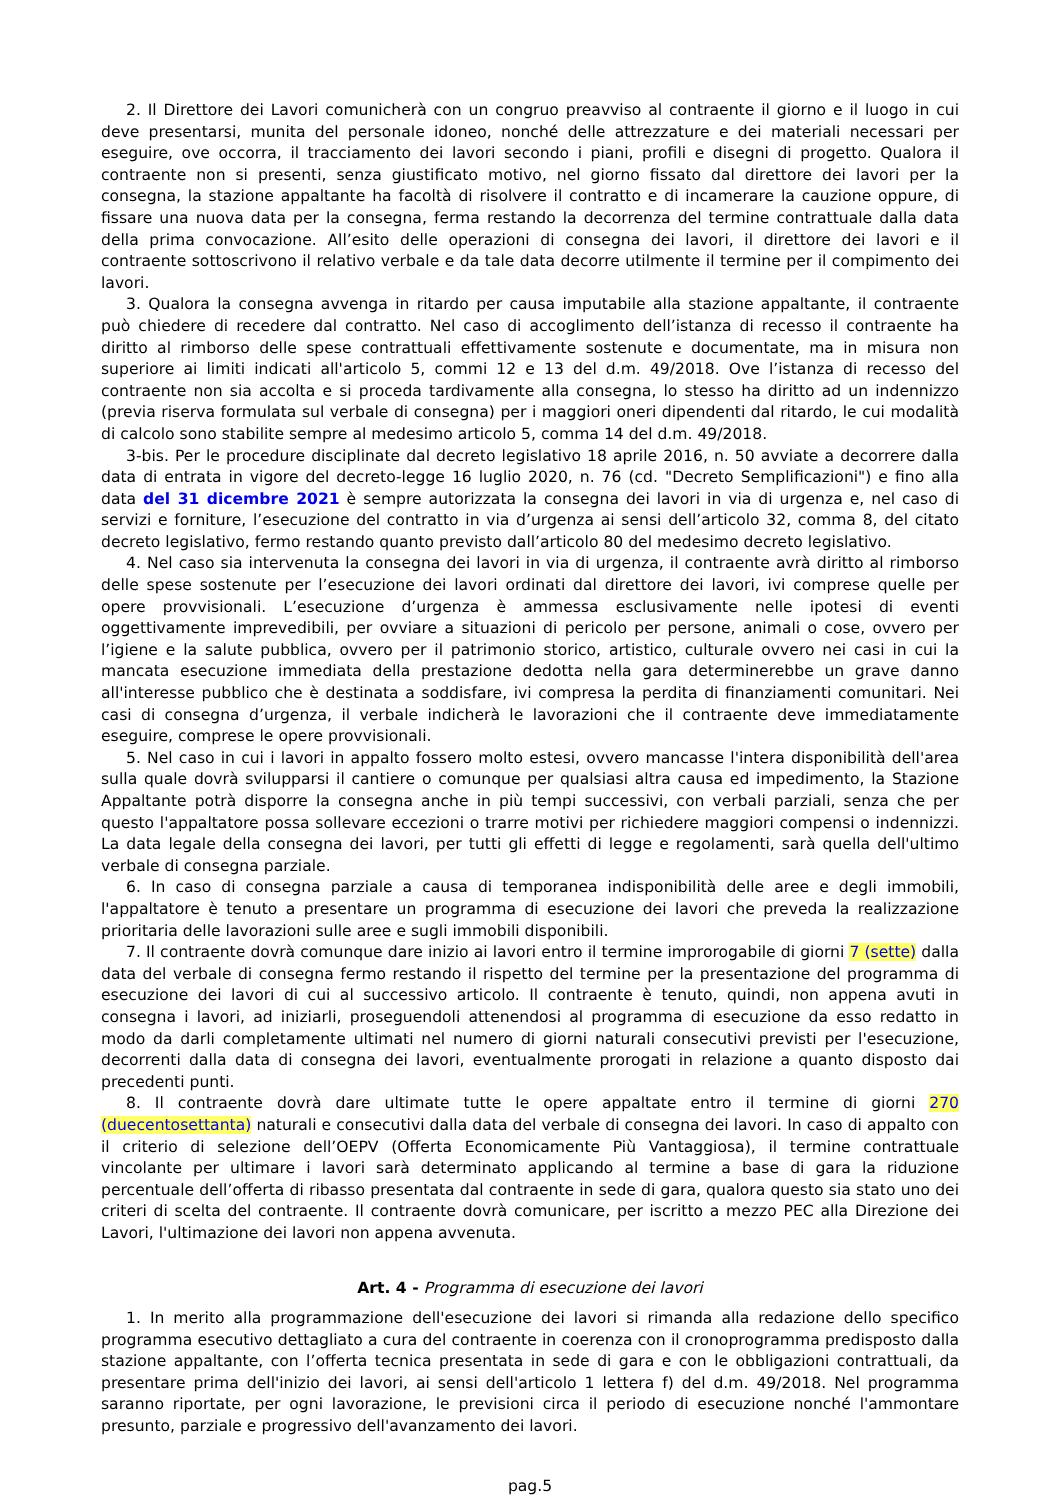2. Il Direttore dei Lavori comunicherà con un congruo preavviso al contraente il giorno e il luogo in cui deve presentarsi, munita del personale idoneo, nonché delle attrezzature e dei materiali necessari per eseguire, ove occorra, il tracciamento dei lavori secondo i piani, profili e disegni di progetto. Qualora il contraente non si presenti, senza giustificato motivo, nel giorno fissato dal direttore dei lavori per la consegna, la stazione appaltante ha facoltà di risolvere il contratto e di incamerare la cauzione oppure, di fissare una nuova data per la consegna, ferma restando la decorrenza del termine contrattuale dalla data della prima convocazione. All’esito delle operazioni di consegna dei lavori, il direttore dei lavori e il contraente sottoscrivono il relativo verbale e da tale data decorre utilmente il termine per il compimento dei lavori.
3. Qualora la consegna avvenga in ritardo per causa imputabile alla stazione appaltante, il contraente può chiedere di recedere dal contratto. Nel caso di accoglimento dell’istanza di recesso il contraente ha diritto al rimborso delle spese contrattuali effettivamente sostenute e documentate, ma in misura non superiore ai limiti indicati all'articolo 5, commi 12 e 13 del d.m. 49/2018. Ove l’istanza di recesso del contraente non sia accolta e si proceda tardivamente alla consegna, lo stesso ha diritto ad un indennizzo (previa riserva formulata sul verbale di consegna) per i maggiori oneri dipendenti dal ritardo, le cui modalità di calcolo sono stabilite sempre al medesimo articolo 5, comma 14 del d.m. 49/2018.
3-bis. Per le procedure disciplinate dal decreto legislativo 18 aprile 2016, n. 50 avviate a decorrere dalla data di entrata in vigore del decreto-legge 16 luglio 2020, n. 76 (cd. "Decreto Semplificazioni") e fino alla data del 31 dicembre 2021 è sempre autorizzata la consegna dei lavori in via di urgenza e, nel caso di servizi e forniture, l’esecuzione del contratto in via d’urgenza ai sensi dell’articolo 32, comma 8, del citato decreto legislativo, fermo restando quanto previsto dall’articolo 80 del medesimo decreto legislativo.
4. Nel caso sia intervenuta la consegna dei lavori in via di urgenza, il contraente avrà diritto al rimborso delle spese sostenute per l’esecuzione dei lavori ordinati dal direttore dei lavori, ivi comprese quelle per opere provvisionali. L’esecuzione d’urgenza è ammessa esclusivamente nelle ipotesi di eventi oggettivamente imprevedibili, per ovviare a situazioni di pericolo per persone, animali o cose, ovvero per l’igiene e la salute pubblica, ovvero per il patrimonio storico, artistico, culturale ovvero nei casi in cui la mancata esecuzione immediata della prestazione dedotta nella gara determinerebbe un grave danno all'interesse pubblico che è destinata a soddisfare, ivi compresa la perdita di finanziamenti comunitari. Nei casi di consegna d’urgenza, il verbale indicherà le lavorazioni che il contraente deve immediatamente eseguire, comprese le opere provvisionali.
5. Nel caso in cui i lavori in appalto fossero molto estesi, ovvero mancasse l'intera disponibilità dell'area sulla quale dovrà svilupparsi il cantiere o comunque per qualsiasi altra causa ed impedimento, la Stazione Appaltante potrà disporre la consegna anche in più tempi successivi, con verbali parziali, senza che per questo l'appaltatore possa sollevare eccezioni o trarre motivi per richiedere maggiori compensi o indennizzi. La data legale della consegna dei lavori, per tutti gli effetti di legge e regolamenti, sarà quella dell'ultimo verbale di consegna parziale.
6. In caso di consegna parziale a causa di temporanea indisponibilità delle aree e degli immobili, l'appaltatore è tenuto a presentare un programma di esecuzione dei lavori che preveda la realizzazione prioritaria delle lavorazioni sulle aree e sugli immobili disponibili.
7. Il contraente dovrà comunque dare inizio ai lavori entro il termine improrogabile di giorni 7 (sette) dalla data del verbale di consegna fermo restando il rispetto del termine per la presentazione del programma di esecuzione dei lavori di cui al successivo articolo. Il contraente è tenuto, quindi, non appena avuti in consegna i lavori, ad iniziarli, proseguendoli attenendosi al programma di esecuzione da esso redatto in modo da darli completamente ultimati nel numero di giorni naturali consecutivi previsti per l'esecuzione, decorrenti dalla data di consegna dei lavori, eventualmente prorogati in relazione a quanto disposto dai precedenti punti.
8. Il contraente dovrà dare ultimate tutte le opere appaltate entro il termine di giorni 270 (duecentosettanta) naturali e consecutivi dalla data del verbale di consegna dei lavori. In caso di appalto con il criterio di selezione dell’OEPV (Offerta Economicamente Più Vantaggiosa), il termine contrattuale vincolante per ultimare i lavori sarà determinato applicando al termine a base di gara la riduzione percentuale dell’offerta di ribasso presentata dal contraente in sede di gara, qualora questo sia stato uno dei criteri di scelta del contraente. Il contraente dovrà comunicare, per iscritto a mezzo PEC alla Direzione dei Lavori, l'ultimazione dei lavori non appena avvenuta.
Art. 4 - Programma di esecuzione dei lavori
1. In merito alla programmazione dell'esecuzione dei lavori si rimanda alla redazione dello specifico programma esecutivo dettagliato a cura del contraente in coerenza con il cronoprogramma predisposto dalla stazione appaltante, con l’offerta tecnica presentata in sede di gara e con le obbligazioni contrattuali, da presentare prima dell'inizio dei lavori, ai sensi dell'articolo 1 lettera f) del d.m. 49/2018. Nel programma saranno riportate, per ogni lavorazione, le previsioni circa il periodo di esecuzione nonché l'ammontare presunto, parziale e progressivo dell'avanzamento dei lavori.
pag.5